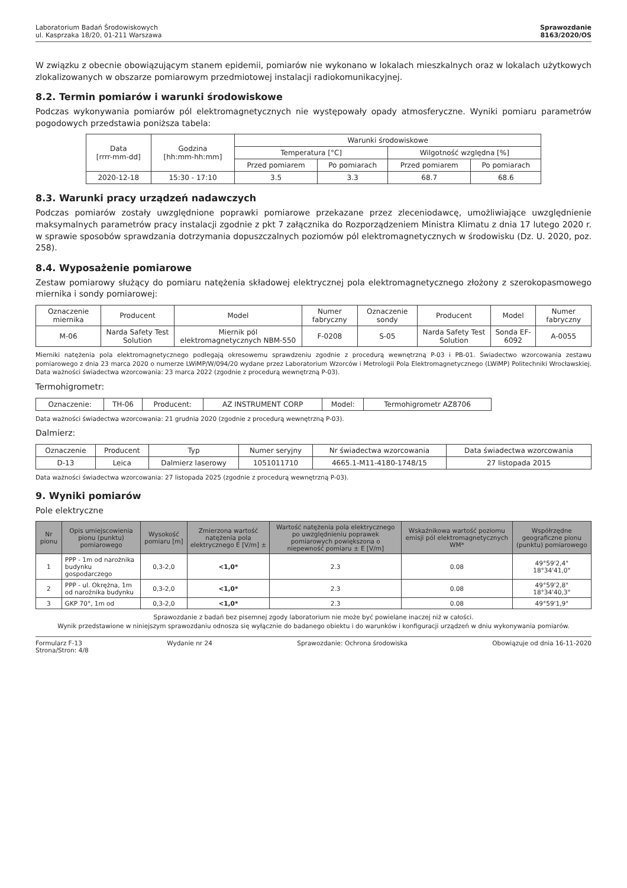Laboratorium Badań Środowiskowych
ul. Kasprzaka 18/20, 01-211 Warszawa
Sprawozdanie
8163/2020/OS
W związku z obecnie obowiązującym stanem epidemii, pomiarów nie wykonano w lokalach mieszkalnych oraz w lokalach użytkowych zlokalizowanych w obszarze pomiarowym przedmiotowej instalacji radiokomunikacyjnej.
8.2. Termin pomiarów i warunki środowiskowe
Podczas wykonywania pomiarów pól elektromagnetycznych nie występowały opady atmosferyczne. Wyniki pomiaru parametrów pogodowych przedstawia poniższa tabela:
| Data [rrrr-mm-dd] | Godzina [hh:mm-hh:mm] | Warunki środowiskowe | | | |
| --- | --- | --- | --- | --- | --- |
| | | Temperatura [°C] | | Wilgotność względna [%] | |
| | | Przed pomiarem | Po pomiarach | Przed pomiarem | Po pomiarach |
| 2020-12-18 | 15:30 - 17:10 | 3.5 | 3.3 | 68.7 | 68.6 |
8.3. Warunki pracy urządzeń nadawczych
Podczas pomiarów zostały uwzględnione poprawki pomiarowe przekazane przez zleceniodawcę, umożliwiające uwzględnienie maksymalnych parametrów pracy instalacji zgodnie z pkt 7 załącznika do Rozporządzeniem Ministra Klimatu z dnia 17 lutego 2020 r. w sprawie sposobów sprawdzania dotrzymania dopuszczalnych poziomów pól elektromagnetycznych w środowisku (Dz. U. 2020, poz. 258).
8.4. Wyposażenie pomiarowe
Zestaw pomiarowy służący do pomiaru natężenia składowej elektrycznej pola elektromagnetycznego złożony z szerokopasmowego miernika i sondy pomiarowej:
| Oznaczenie miernika | Producent | Model | Numer fabryczny | Oznaczenie sondy | Producent | Model | Numer fabryczny |
| --- | --- | --- | --- | --- | --- | --- | --- |
| M-06 | Narda Safety Test Solution | Miernik pól elektromagnetycznych NBM-550 | F-0208 | S-05 | Narda Safety Test Solution | Sonda EF-6092 | A-0055 |
Mierniki natężenia pola elektromagnetycznego podlegają okresowemu sprawdzeniu zgodnie z procedurą wewnętrzną P-03 i PB-01. Świadectwo wzorcowania zestawu pomiarowego z dnia 23 marca 2020 o numerze LWiMP/W/094/20 wydane przez Laboratorium Wzorców i Metrologii Pola Elektromagnetycznego (LWiMP) Politechniki Wrocławskiej. Data ważności świadectwa wzorcowania: 23 marca 2022 (zgodnie z procedurą wewnętrzną P-03).
Termohigrometr:
| Oznaczenie: | TH-06 | Producent: | AZ INSTRUMENT CORP | Model: | Termohigrometr AZ8706 |
Data ważności świadectwa wzorcowania: 21 grudnia 2020 (zgodnie z procedurą wewnętrzną P-03).
Dalmierz:
| Oznaczenie | Producent | Typ | Numer seryjny | Nr świadectwa wzorcowania | Data świadectwa wzorcowania |
| --- | --- | --- | --- | --- | --- |
| D-13 | Leica | Dalmierz laserowy | 1051011710 | 4665.1-M11-4180-1748/15 | 27 listopada 2015 |
Data ważności świadectwa wzorcowania: 27 listopada 2025 (zgodnie z procedurą wewnętrzną P-03).
9. Wyniki pomiarów
Pole elektryczne
| Nr pionu | Opis umiejscowienia pionu (punktu) pomiarowego | Wysokość pomiaru [m] | Zmierzona wartość natężenia pola elektrycznego E [V/m] ± | Wartość natężenia pola elektrycznego po uwzględnieniu poprawek pomiarowych powiększona o niepewność pomiaru ± E [V/m] | Wskaźnikowa wartość poziomu emisji pól elektromagnetycznych WM* | Współrzędne geograficzne pionu (punktu) pomiarowego |
| --- | --- | --- | --- | --- | --- | --- |
| 1 | PPP - 1m od narożnika budynku gospodarczego | 0,3-2,0 | <1,0* | 2.3 | 0.08 | 49°59'2,4" 18°34'41,0" |
| 2 | PPP - ul. Okrężna, 1m od narożnika budynku | 0,3-2,0 | <1,0* | 2.3 | 0.08 | 49°59'2,8" 18°34'40,3" |
| 3 | GKP 70°, 1m od | 0,3-2,0 | <1,0* | 2.3 | 0.08 | 49°59'1,9" |
Sprawozdanie z badań bez pisemnej zgody laboratorium nie może być powielane inaczej niż w całości.
Wynik przedstawione w niniejszym sprawozdaniu odnosza się wyłącznie do badanego obiektu i do warunków i konfiguracji urządzeń w dniu wykonywania pomiarów.
Formularz F-13 Wydanie nr 24 Sprawozdanie: Ochrona środowiska Obowiązuje od dnia 16-11-2020
Strona/Stron: 4/8